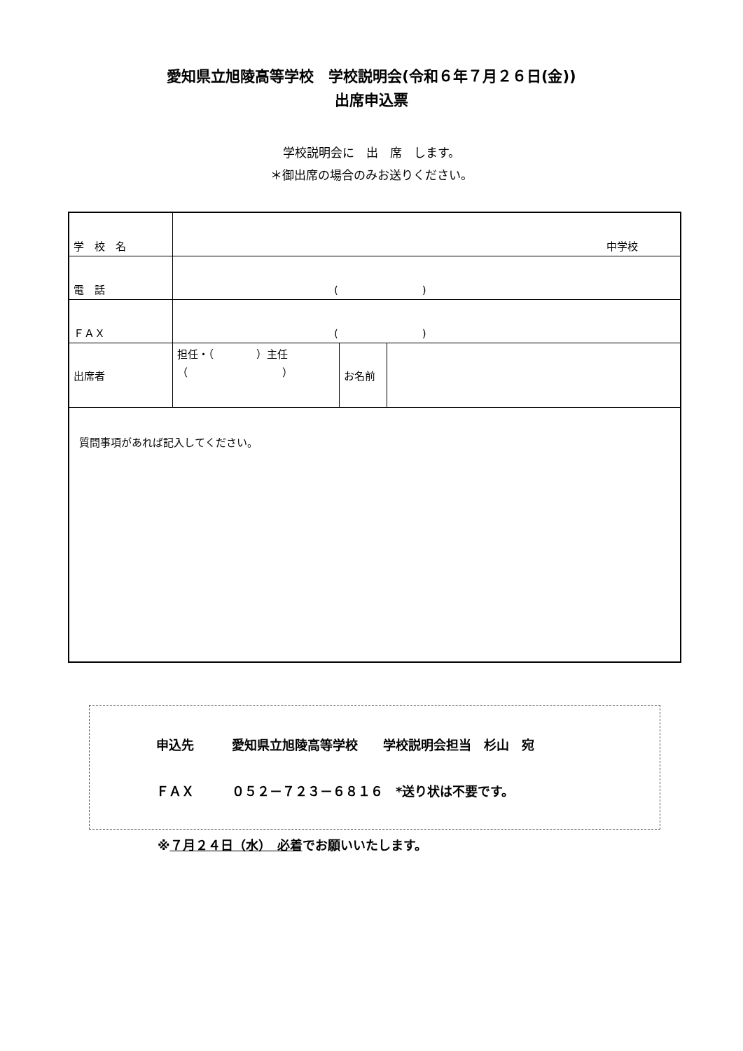愛知県立旭陵高等学校　学校説明会(令和６年７月２６日(金))
出席申込票
学校説明会に　出　席　します。
＊御出席の場合のみお送りください。
| 学 校 名 | 中学校 | | |
| 電 話 | ( ) | | |
| ＦＡＸ | ( ) | | |
| 出席者 | 担任・（ ）主任 （ ） | お名前 | |
| 質問事項があれば記入してください。 | | | |
申込先　　　愛知県立旭陵高等学校　　学校説明会担当　杉山　宛
ＦＡＸ　　　０５２－７２３－６８１６　*送り状は不要です。
※７月２４日（水）　必着でお願いいたします。